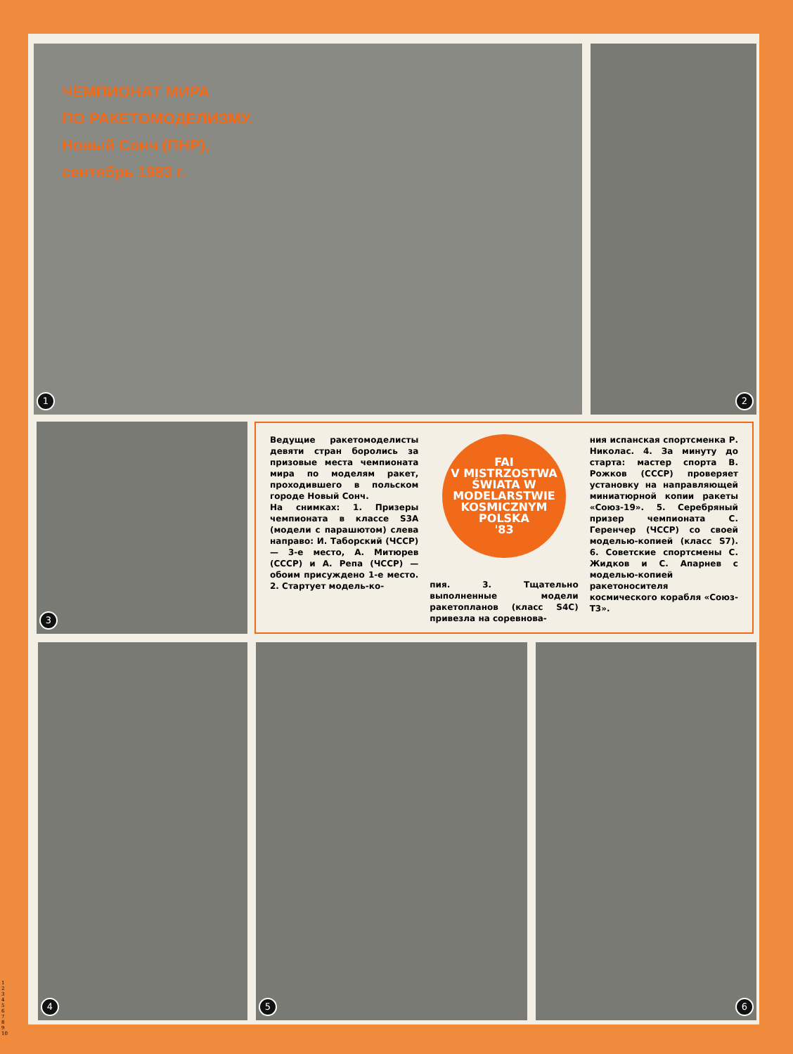ЧЕМПИОНАТ МИРА
ПО РАКЕТОМОДЕЛИЗМУ.
Новый Сонч (ПНР),
сентябрь 1983 г.
1
2
3
Ведущие ракетомоделисты девяти стран боролись за призовые места чемпионата мира по моделям ракет, проходившего в польском городе Новый Сонч.
На снимках: 1. Призеры чемпионата в классе S3A (модели с парашютом) слева направо: И. Таборский (ЧССР) — 3-е место, А. Митюрев (СССР) и А. Репа (ЧССР) — обоим присуждено 1-е место. 2. Стартует модель-ко-
FAI
V MISTRZOSTWA ŚWIATA W MODELARSTWIE KOSMICZNYM
POLSKA
'83
пия. 3. Тщательно выполненные модели ракетопланов (класс S4C) привезла на соревнова-
ния испанская спортсменка Р. Николас. 4. За минуту до старта: мастер спорта В. Рожков (СССР) проверяет установку на направляющей миниатюрной копии ракеты «Союз-19». 5. Серебряный призер чемпионата С. Геренчер (ЧССР) со своей моделью-копией (класс S7). 6. Советские спортсмены С. Жидков и С. Апарнев с моделью-копией ракетоносителя космического корабля «Союз-Т3».
4 5 6
1
2
3
4
5
6
7
8
9
10